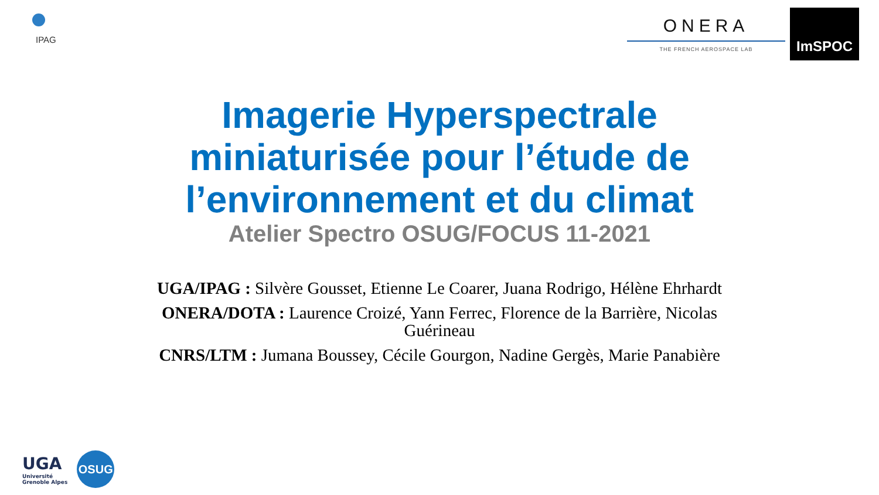IPAG
ONERA
THE FRENCH AEROSPACE LAB
ImSPOC
Imagerie Hyperspectrale
miniaturisée pour l’étude de
l’environnement et du climat
Atelier Spectro OSUG/FOCUS 11-2021
UGA/IPAG : Silvère Gousset, Etienne Le Coarer, Juana Rodrigo, Hélène Ehrhardt
ONERA/DOTA : Laurence Croizé, Yann Ferrec, Florence de la Barrière, Nicolas
Guérineau
CNRS/LTM : Jumana Boussey, Cécile Gourgon, Nadine Gergès, Marie Panabière
UGA
Université
Grenoble Alpes
OSUG